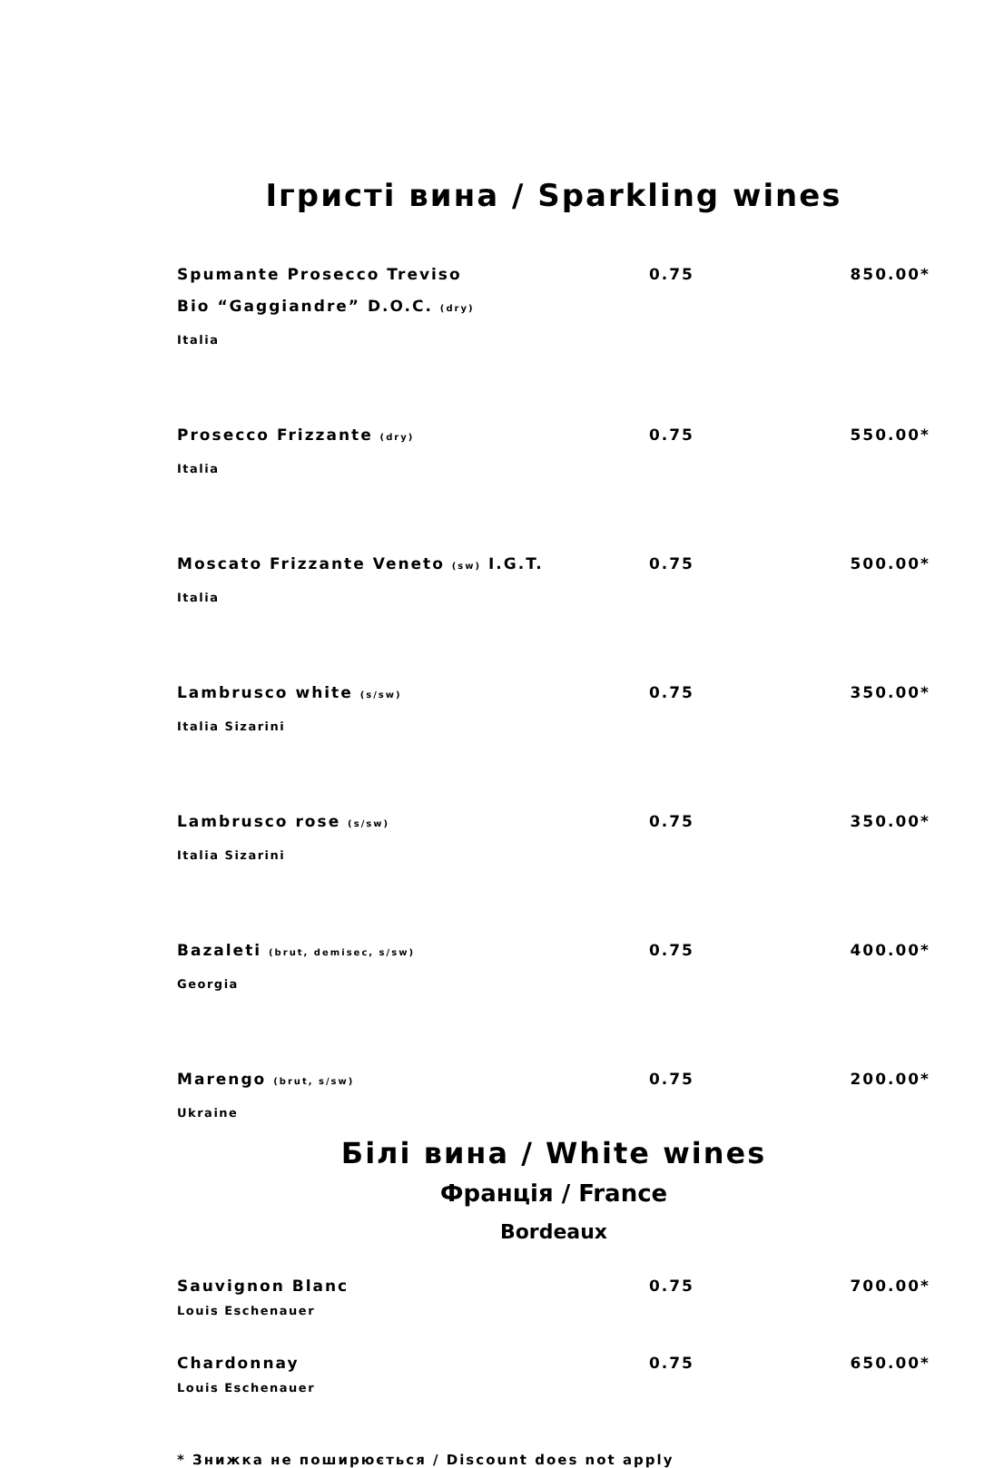Ігристі вина / Sparkling wines
Spumante Prosecco Treviso 0.75 850.00*
Bio “Gaggiandre” D.O.C. (dry)
Italia
Prosecco Frizzante (dry) 0.75 550.00*
Italia
Moscato Frizzante Veneto (sw) I.G.T. 0.75 500.00*
Italia
Lambrusco white (s/sw) 0.75 350.00*
Italia Sizarini
Lambrusco rose (s/sw) 0.75 350.00*
Italia Sizarini
Bazaleti (brut, demisec, s/sw) 0.75 400.00*
Georgia
Marengo (brut, s/sw) 0.75 200.00*
Ukraine
Білі вина / White wines
Франція / France
Bordeaux
Sauvignon Blanc 0.75 700.00*
Louis Eschenauer
Chardonnay 0.75 650.00*
Louis Eschenauer
* Знижка не поширюється / Discount does not apply